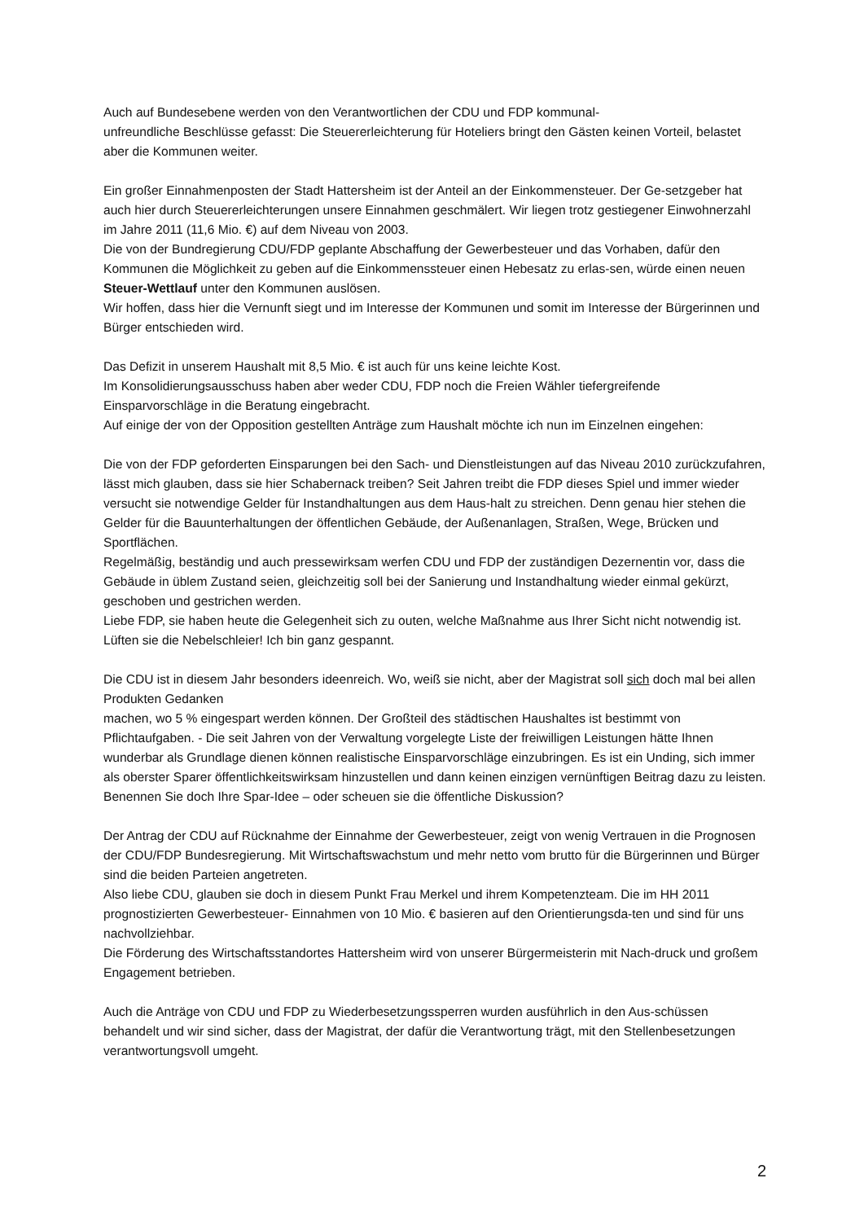Auch auf Bundesebene werden von den Verantwortlichen der CDU und FDP kommunal-
unfreundliche Beschlüsse gefasst: Die Steuererleichterung für Hoteliers bringt den Gästen keinen Vorteil, belastet aber die Kommunen weiter.
Ein großer Einnahmenposten der Stadt Hattersheim ist der Anteil an der Einkommensteuer. Der Ge-setzgeber hat auch hier durch Steuererleichterungen unsere Einnahmen geschmälert. Wir liegen trotz gestiegener Einwohnerzahl im Jahre 2011 (11,6 Mio. €) auf dem Niveau von 2003.
Die von der Bundregierung CDU/FDP geplante Abschaffung der Gewerbesteuer und das Vorhaben, dafür den Kommunen die Möglichkeit zu geben auf die Einkommenssteuer einen Hebesatz zu erlas-sen, würde einen neuen Steuer-Wettlauf unter den Kommunen auslösen.
Wir hoffen, dass hier die Vernunft siegt und im Interesse der Kommunen und somit im Interesse der Bürgerinnen und Bürger entschieden wird.
Das Defizit in unserem Haushalt mit 8,5 Mio. € ist auch für uns keine leichte Kost.
Im Konsolidierungsausschuss haben aber weder CDU, FDP noch die Freien Wähler tiefergreifende Einsparvorschläge in die Beratung eingebracht.
Auf einige der von der Opposition gestellten Anträge zum Haushalt möchte ich nun im Einzelnen eingehen:
Die von der FDP geforderten Einsparungen bei den Sach- und Dienstleistungen auf das Niveau 2010 zurückzufahren, lässt mich glauben, dass sie hier Schabernack treiben? Seit Jahren treibt die FDP dieses Spiel und immer wieder versucht sie notwendige Gelder für Instandhaltungen aus dem Haus-halt zu streichen. Denn genau hier stehen die Gelder für die Bauunterhaltungen der öffentlichen Gebäude, der Außenanlagen, Straßen, Wege, Brücken und Sportflächen.
Regelmäßig, beständig und auch pressewirksam werfen CDU und FDP der zuständigen Dezernentin vor, dass die Gebäude in üblem Zustand seien, gleichzeitig soll bei der Sanierung und Instandhaltung wieder einmal gekürzt, geschoben und gestrichen werden.
Liebe FDP, sie haben heute die Gelegenheit sich zu outen, welche Maßnahme aus Ihrer Sicht nicht notwendig ist. Lüften sie die Nebelschleier! Ich bin ganz gespannt.
Die CDU ist in diesem Jahr besonders ideenreich. Wo, weiß sie nicht, aber der Magistrat soll sich doch mal bei allen Produkten Gedanken
machen, wo 5 % eingespart werden können. Der Großteil des städtischen Haushaltes ist bestimmt von Pflichtaufgaben. - Die seit Jahren von der Verwaltung vorgelegte Liste der freiwilligen Leistungen hätte Ihnen wunderbar als Grundlage dienen können realistische Einsparvorschläge einzubringen. Es ist ein Unding, sich immer als oberster Sparer öffentlichkeitswirksam hinzustellen und dann keinen einzigen vernünftigen Beitrag dazu zu leisten. Benennen Sie doch Ihre Spar-Idee – oder scheuen sie die öffentliche Diskussion?
Der Antrag der CDU auf Rücknahme der Einnahme der Gewerbesteuer, zeigt von wenig Vertrauen in die Prognosen der CDU/FDP Bundesregierung. Mit Wirtschaftswachstum und mehr netto vom brutto für die Bürgerinnen und Bürger sind die beiden Parteien angetreten.
Also liebe CDU, glauben sie doch in diesem Punkt Frau Merkel und ihrem Kompetenzteam. Die im HH 2011 prognostizierten Gewerbesteuer- Einnahmen von 10 Mio. € basieren auf den Orientierungsda-ten und sind für uns nachvollziehbar.
Die Förderung des Wirtschaftsstandortes Hattersheim wird von unserer Bürgermeisterin mit Nach-druck und großem Engagement betrieben.
Auch die Anträge von CDU und FDP zu Wiederbesetzungssperren wurden ausführlich in den Aus-schüssen behandelt und wir sind sicher, dass der Magistrat, der dafür die Verantwortung trägt, mit den Stellenbesetzungen verantwortungsvoll umgeht.
2